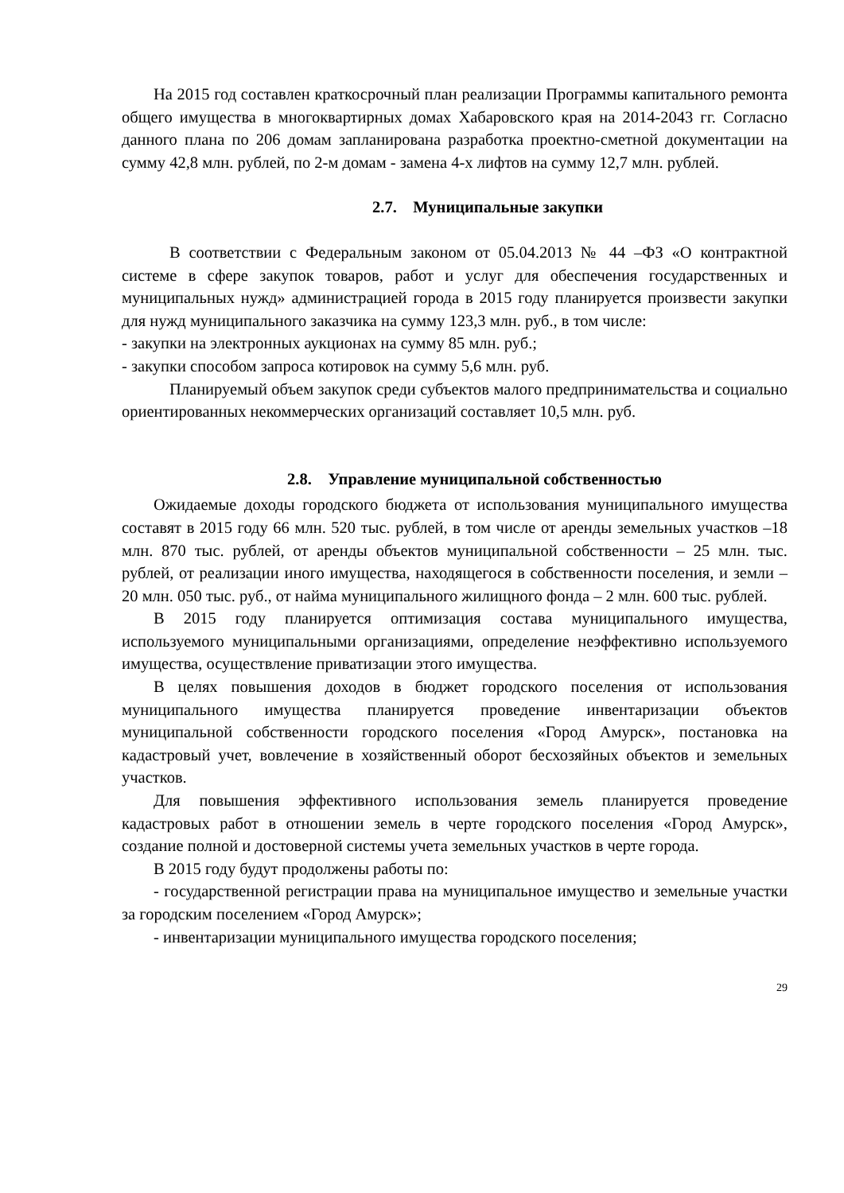На 2015 год составлен краткосрочный план реализации Программы капитального ремонта общего имущества в многоквартирных домах Хабаровского края на 2014-2043 гг. Согласно данного плана по 206 домам запланирована разработка проектно-сметной документации на сумму 42,8 млн. рублей, по 2-м домам - замена 4-х лифтов на сумму 12,7 млн. рублей.
2.7. Муниципальные закупки
В соответствии с Федеральным законом от 05.04.2013 № 44 –ФЗ «О контрактной системе в сфере закупок товаров, работ и услуг для обеспечения государственных и муниципальных нужд» администрацией города в 2015 году планируется произвести закупки для нужд муниципального заказчика на сумму 123,3 млн. руб., в том числе:
- закупки на электронных аукционах на сумму 85 млн. руб.;
- закупки способом запроса котировок на сумму 5,6 млн. руб.
Планируемый объем закупок среди субъектов малого предпринимательства и социально ориентированных некоммерческих организаций составляет 10,5 млн. руб.
2.8. Управление муниципальной собственностью
Ожидаемые доходы городского бюджета от использования муниципального имущества составят в 2015 году 66 млн. 520 тыс. рублей, в том числе от аренды земельных участков –18 млн. 870 тыс. рублей, от аренды объектов муниципальной собственности – 25 млн. тыс. рублей, от реализации иного имущества, находящегося в собственности поселения, и земли – 20 млн. 050 тыс. руб., от найма муниципального жилищного фонда – 2 млн. 600 тыс. рублей.
В 2015 году планируется оптимизация состава муниципального имущества, используемого муниципальными организациями, определение неэффективно используемого имущества, осуществление приватизации этого имущества.
В целях повышения доходов в бюджет городского поселения от использования муниципального имущества планируется проведение инвентаризации объектов муниципальной собственности городского поселения «Город Амурск», постановка на кадастровый учет, вовлечение в хозяйственный оборот бесхозяйных объектов и земельных участков.
Для повышения эффективного использования земель планируется проведение кадастровых работ в отношении земель в черте городского поселения «Город Амурск», создание полной и достоверной системы учета земельных участков в черте города.
В 2015 году будут продолжены работы по:
- государственной регистрации права на муниципальное имущество и земельные участки за городским поселением «Город Амурск»;
- инвентаризации муниципального имущества городского поселения;
29